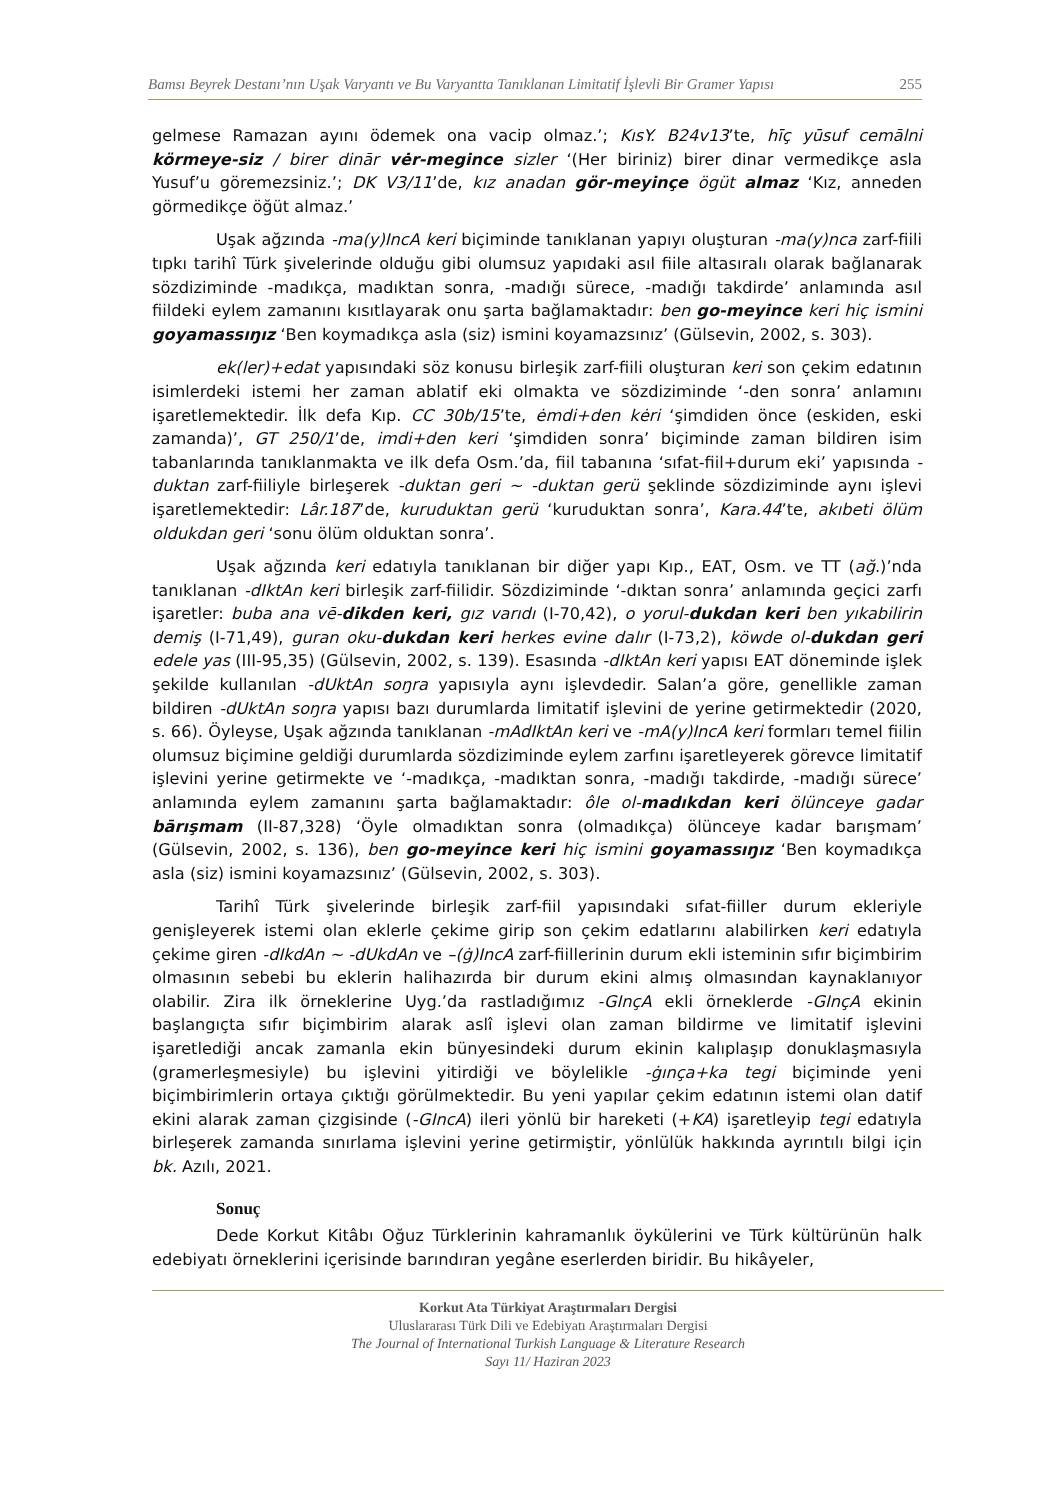Bamsı Beyrek Destanı’nın Uşak Varyantı ve Bu Varyantta Tanıklanan Limitatif İşlevli Bir Gramer Yapısı 255
gelmese Ramazan ayını ödemek ona vacip olmaz.’; KısY. B24v13’te, hīç yūsuf cemālni körmeye-siz / birer dinār vėr-megince sizler ‘(Her biriniz) birer dinar vermedikçe asla Yusuf’u göremezsiniz.’; DK V3/11’de, kız anadan gör-meyinçe ögüt almaz ‘Kız, anneden görmedikçe öğüt almaz.’
Uşak ağzında -ma(y)IncA keri biçiminde tanıklanan yapıyı oluşturan -ma(y)nca zarf-fiili tıpkı tarihî Türk şivelerinde olduğu gibi olumsuz yapıdaki asıl fiile altasıralı olarak bağlanarak sözdiziminde -madıkça, madıktan sonra, -madığı sürece, -madığı takdirde’ anlamında asıl fiildeki eylem zamanını kısıtlayarak onu şarta bağlamaktadır: ben go-meyince keri hiç ismini goyamassıŋız ‘Ben koymadıkça asla (siz) ismini koyamazsınız’ (Gülsevin, 2002, s. 303).
ek(ler)+edat yapısındaki söz konusu birleşik zarf-fiili oluşturan keri son çekim edatının isimlerdeki istemi her zaman ablatif eki olmakta ve sözdiziminde ‘-den sonra’ anlamını işaretlemektedir. İlk defa Kıp. CC 30b/15’te, ėmdi+den kėri ‘şimdiden önce (eskiden, eski zamanda)’, GT 250/1’de, imdi+den keri ‘şimdiden sonra’ biçiminde zaman bildiren isim tabanlarında tanıklanmakta ve ilk defa Osm.’da, fiil tabanına ‘sıfat-fiil+durum eki’ yapısında -duktan zarf-fiiliyle birleşerek -duktan geri ~ -duktan gerü şeklinde sözdiziminde aynı işlevi işaretlemektedir: Lâr.187’de, kuruduktan gerü ‘kuruduktan sonra’, Kara.44’te, akıbeti ölüm oldukdan geri ‘sonu ölüm olduktan sonra’.
Uşak ağzında keri edatıyla tanıklanan bir diğer yapı Kıp., EAT, Osm. ve TT (ağ.)’nda tanıklanan -dIktAn keri birleşik zarf-fiilidir. Sözdiziminde ‘-dıktan sonra’ anlamında geçici zarfı işaretler: buba ana vē-dikden keri, gız varıdı (I-70,42), o yorul-dukdan keri ben yıkabilirin demiş (I-71,49), guran oku-dukdan keri herkes evine dalır (I-73,2), köwde ol-dukdan geri edele yas (III-95,35) (Gülsevin, 2002, s. 139). Esasında -dIktAn keri yapısı EAT döneminde işlek şekilde kullanılan -dUktAn soŋra yapısıyla aynı işlevdedir. Salan’a göre, genellikle zaman bildiren -dUktAn soŋra yapısı bazı durumlarda limitatif işlevini de yerine getirmektedir (2020, s. 66). Öyleyse, Uşak ağzında tanıklanan -mAdIktAn keri ve -mA(y)IncA keri formları temel fiilin olumsuz biçimine geldiği durumlarda sözdiziminde eylem zarfını işaretleyerek görevce limitatif işlevini yerine getirmekte ve ‘-madıkça, -madıktan sonra, -madığı takdirde, -madığı sürece’ anlamında eylem zamanını şarta bağlamaktadır: ôle ol-madıkdan keri ölünceye gadar bārışmam (II-87,328) ‘Öyle olmadıktan sonra (olmadıkça) ölünceye kadar barışmam’ (Gülsevin, 2002, s. 136), ben go-meyince keri hiç ismini goyamassıŋız ‘Ben koymadıkça asla (siz) ismini koyamazsınız’ (Gülsevin, 2002, s. 303).
Tarihî Türk şivelerinde birleşik zarf-fiil yapısındaki sıfat-fiiller durum ekleriyle genişleyerek istemi olan eklerle çekime girip son çekim edatlarını alabilirken keri edatıyla çekime giren -dIkdAn ~ -dUkdAn ve –(ġ)IncA zarf-fiillerinin durum ekli isteminin sıfır biçimbirim olmasının sebebi bu eklerin halihazırda bir durum ekini almış olmasından kaynaklanıyor olabilir. Zira ilk örneklerine Uyg.’da rastladığımız -GInçA ekli örneklerde -GInçA ekinin başlangıçta sıfır biçimbirim alarak aslî işlevi olan zaman bildirme ve limitatif işlevini işaretlediği ancak zamanla ekin bünyesindeki durum ekinin kalıplaşıp donuklaşmasıyla (gramerleşmesiyle) bu işlevini yitirdiği ve böylelikle -ġınça+ka tegi biçiminde yeni biçimbirimlerin ortaya çıktığı görülmektedir. Bu yeni yapılar çekim edatının istemi olan datif ekini alarak zaman çizgisinde (-GIncA) ileri yönlü bir hareketi (+KA) işaretleyip tegi edatıyla birleşerek zamanda sınırlama işlevini yerine getirmiştir, yönlülük hakkında ayrıntılı bilgi için bk. Azılı, 2021.
Sonuç
Dede Korkut Kitâbı Oğuz Türklerinin kahramanlık öykülerini ve Türk kültürünün halk edebiyatı örneklerini içerisinde barındıran yegâne eserlerden biridir. Bu hikâyeler,
Korkut Ata Türkiyat Araştırmaları Dergisi
Uluslararası Türk Dili ve Edebiyatı Araştırmaları Dergisi
The Journal of International Turkish Language & Literature Research
Sayı 11/ Haziran 2023